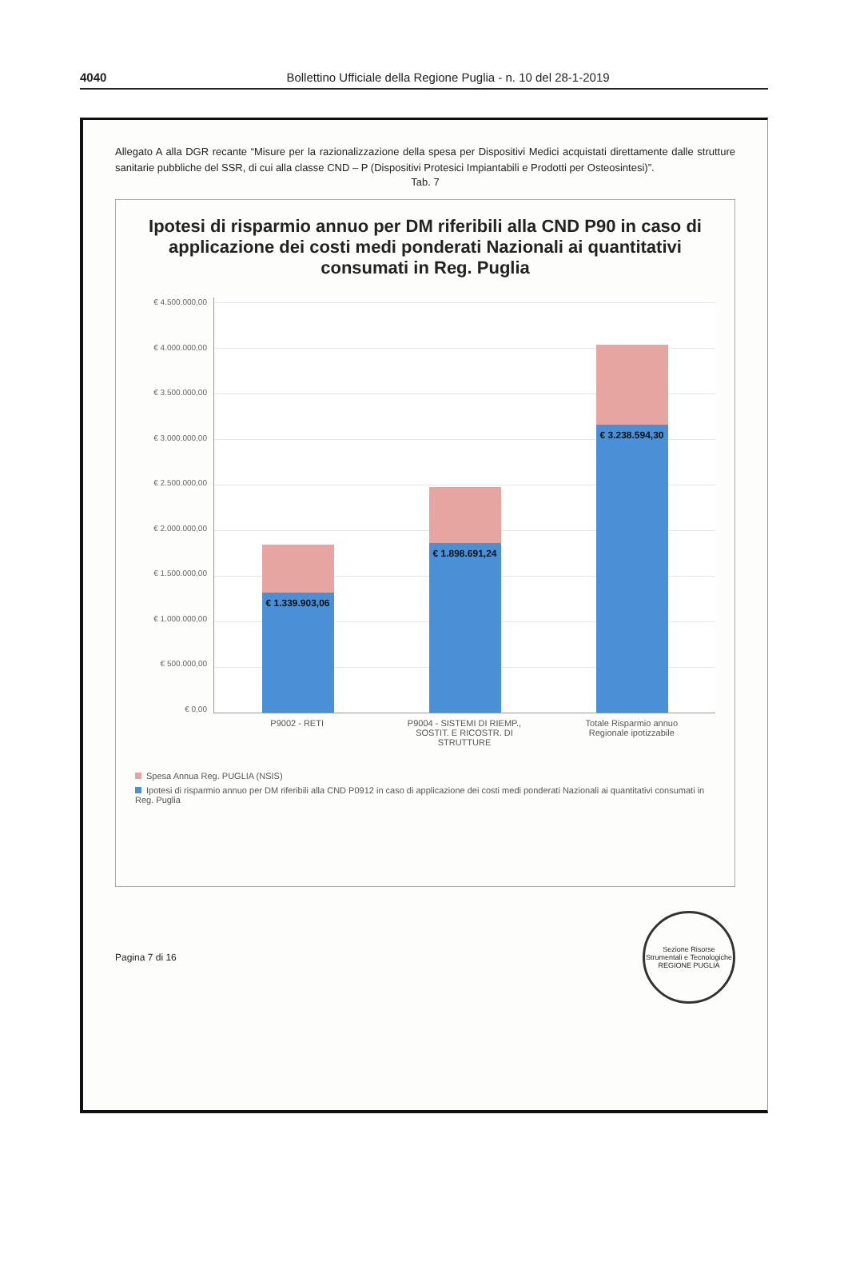4040 Bollettino Ufficiale della Regione Puglia - n. 10 del 28-1-2019
Allegato A alla DGR recante “Misure per la razionalizzazione della spesa per Dispositivi Medici acquistati direttamente dalle strutture sanitarie pubbliche del SSR, di cui alla classe CND – P (Dispositivi Protesici Impiantabili e Prodotti per Osteosintesi)”.
Tab. 7
Ipotesi di risparmio annuo per DM riferibili alla CND P90 in caso di applicazione dei costi medi ponderati Nazionali ai quantitativi consumati in Reg. Puglia
€ 4.500.000,00
€ 4.000.000,00
€ 3.500.000,00
€ 3.000.000,00
€ 2.500.000,00
€ 2.000.000,00
€ 1.500.000,00
€ 1.000.000,00
€ 500.000,00
€ 0,00
€ 1.339.903,06
€ 1.898.691,24
€ 3.238.594,30
P9002 - RETI P9004 - SISTEMI DI RIEMP., SOSTIT. E RICOSTR. DI STRUTTURE
Totale Risparmio annuo Regionale ipotizzabile
Spesa Annua Reg. PUGLIA (NSIS)
Ipotesi di risparmio annuo per DM riferibili alla CND P0912 in caso di applicazione dei costi medi ponderati Nazionali ai quantitativi consumati in Reg. Puglia
Pagina 7 di 16
Sezione Risorse Strumentali e Tecnologiche
REGIONE PUGLIA